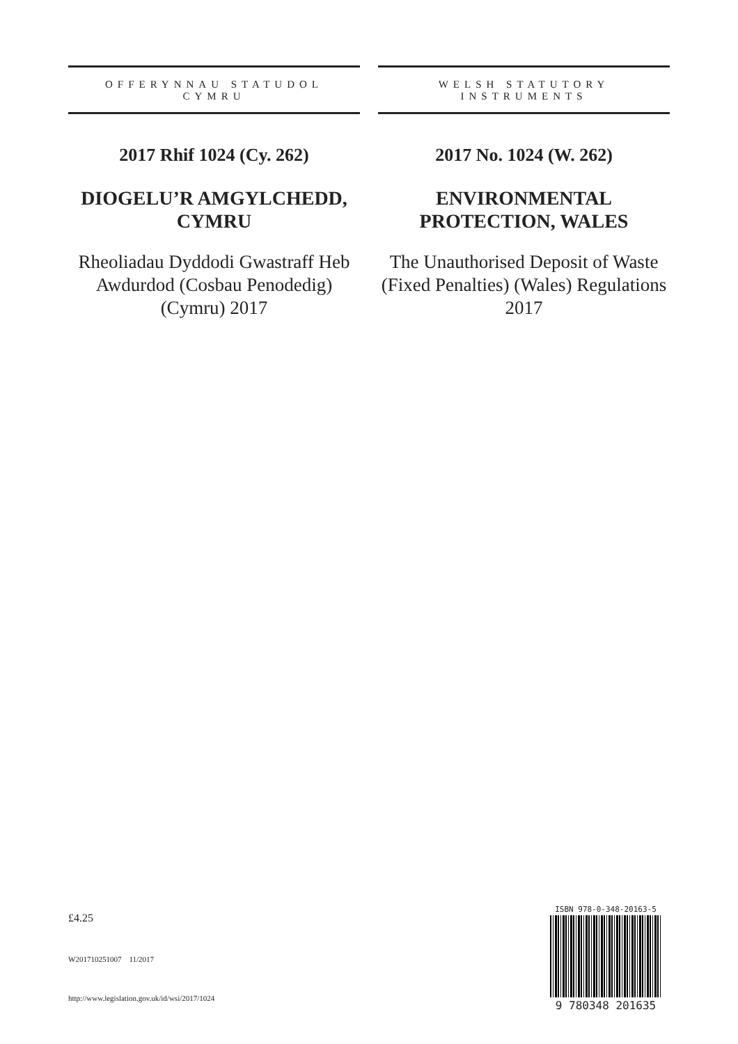OFFERYNNAU STATUDOL
CYMRU
2017 Rhif 1024 (Cy. 262)
DIOGELU’R AMGYLCHEDD, CYMRU
Rheoliadau Dyddodi Gwastraff Heb Awdurdod (Cosbau Penodedig) (Cymru) 2017
WELSH STATUTORY
INSTRUMENTS
2017 No. 1024 (W. 262)
ENVIRONMENTAL PROTECTION, WALES
The Unauthorised Deposit of Waste (Fixed Penalties) (Wales) Regulations 2017
£4.25
W201710251007 11/2017
http://www.legislation.gov.uk/id/wsi/2017/1024
ISBN 978-0-348-20163-5
9 780348 201635